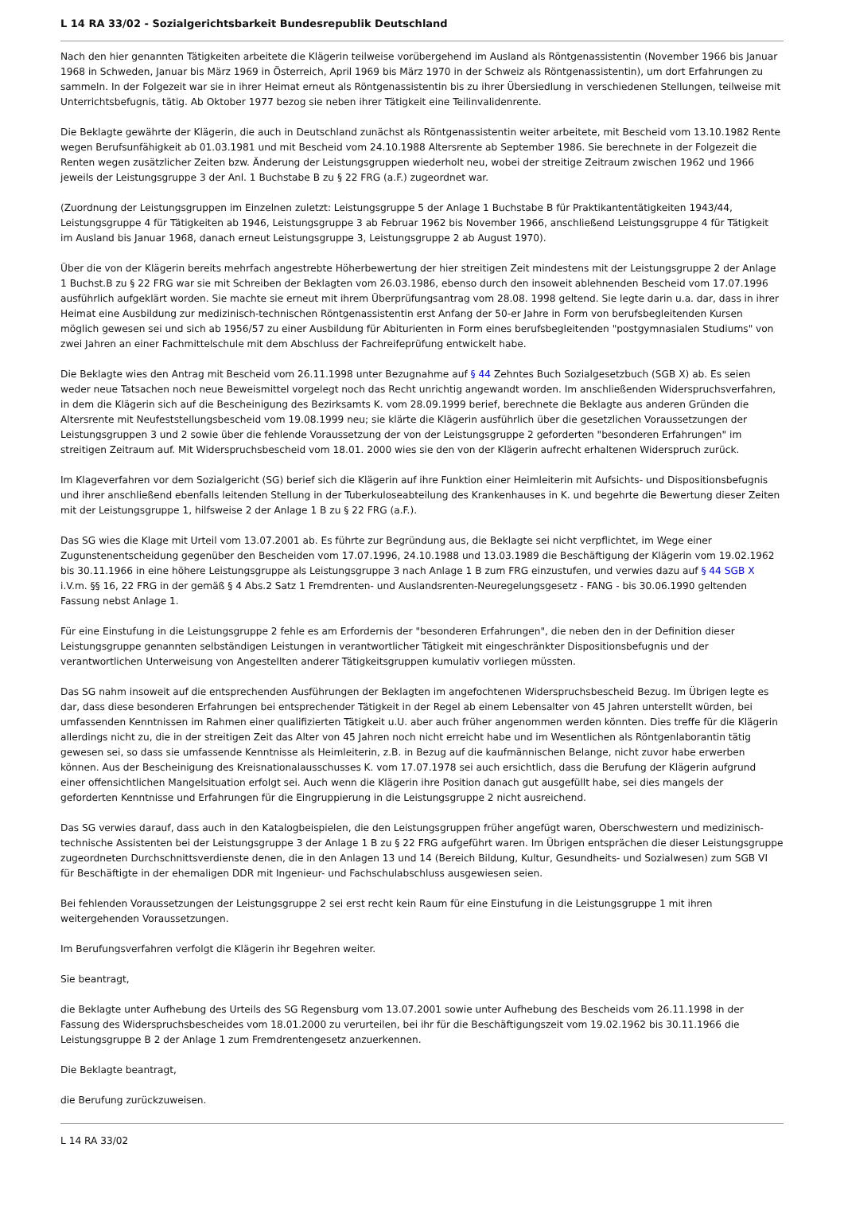L 14 RA 33/02 - Sozialgerichtsbarkeit Bundesrepublik Deutschland
Nach den hier genannten Tätigkeiten arbeitete die Klägerin teilweise vorübergehend im Ausland als Röntgenassistentin (November 1966 bis Januar 1968 in Schweden, Januar bis März 1969 in Österreich, April 1969 bis März 1970 in der Schweiz als Röntgenassistentin), um dort Erfahrungen zu sammeln. In der Folgezeit war sie in ihrer Heimat erneut als Röntgenassistentin bis zu ihrer Übersiedlung in verschiedenen Stellungen, teilweise mit Unterrichtsbefugnis, tätig. Ab Oktober 1977 bezog sie neben ihrer Tätigkeit eine Teilinvalidenrente.
Die Beklagte gewährte der Klägerin, die auch in Deutschland zunächst als Röntgenassistentin weiter arbeitete, mit Bescheid vom 13.10.1982 Rente wegen Berufsunfähigkeit ab 01.03.1981 und mit Bescheid vom 24.10.1988 Altersrente ab September 1986. Sie berechnete in der Folgezeit die Renten wegen zusätzlicher Zeiten bzw. Änderung der Leistungsgruppen wiederholt neu, wobei der streitige Zeitraum zwischen 1962 und 1966 jeweils der Leistungsgruppe 3 der Anl. 1 Buchstabe B zu § 22 FRG (a.F.) zugeordnet war.
(Zuordnung der Leistungsgruppen im Einzelnen zuletzt: Leistungsgruppe 5 der Anlage 1 Buchstabe B für Praktikantentätigkeiten 1943/44, Leistungsgruppe 4 für Tätigkeiten ab 1946, Leistungsgruppe 3 ab Februar 1962 bis November 1966, anschließend Leistungsgruppe 4 für Tätigkeit im Ausland bis Januar 1968, danach erneut Leistungsgruppe 3, Leistungsgruppe 2 ab August 1970).
Über die von der Klägerin bereits mehrfach angestrebte Höherbewertung der hier streitigen Zeit mindestens mit der Leistungsgruppe 2 der Anlage 1 Buchst.B zu § 22 FRG war sie mit Schreiben der Beklagten vom 26.03.1986, ebenso durch den insoweit ablehnenden Bescheid vom 17.07.1996 ausführlich aufgeklärt worden. Sie machte sie erneut mit ihrem Überprüfungsantrag vom 28.08. 1998 geltend. Sie legte darin u.a. dar, dass in ihrer Heimat eine Ausbildung zur medizinisch-technischen Röntgenassistentin erst Anfang der 50-er Jahre in Form von berufsbegleitenden Kursen möglich gewesen sei und sich ab 1956/57 zu einer Ausbildung für Abiturienten in Form eines berufsbegleitenden "postgymnasialen Studiums" von zwei Jahren an einer Fachmittelschule mit dem Abschluss der Fachreifeprüfung entwickelt habe.
Die Beklagte wies den Antrag mit Bescheid vom 26.11.1998 unter Bezugnahme auf § 44 Zehntes Buch Sozialgesetzbuch (SGB X) ab. Es seien weder neue Tatsachen noch neue Beweismittel vorgelegt noch das Recht unrichtig angewandt worden. Im anschließenden Widerspruchsverfahren, in dem die Klägerin sich auf die Bescheinigung des Bezirksamts K. vom 28.09.1999 berief, berechnete die Beklagte aus anderen Gründen die Altersrente mit Neufeststellungsbescheid vom 19.08.1999 neu; sie klärte die Klägerin ausführlich über die gesetzlichen Voraussetzungen der Leistungsgruppen 3 und 2 sowie über die fehlende Voraussetzung der von der Leistungsgruppe 2 geforderten "besonderen Erfahrungen" im streitigen Zeitraum auf. Mit Widerspruchsbescheid vom 18.01. 2000 wies sie den von der Klägerin aufrecht erhaltenen Widerspruch zurück.
Im Klageverfahren vor dem Sozialgericht (SG) berief sich die Klägerin auf ihre Funktion einer Heimleiterin mit Aufsichts- und Dispositionsbefugnis und ihrer anschließend ebenfalls leitenden Stellung in der Tuberkuloseabteilung des Krankenhauses in K. und begehrte die Bewertung dieser Zeiten mit der Leistungsgruppe 1, hilfsweise 2 der Anlage 1 B zu § 22 FRG (a.F.).
Das SG wies die Klage mit Urteil vom 13.07.2001 ab. Es führte zur Begründung aus, die Beklagte sei nicht verpflichtet, im Wege einer Zugunstenentscheidung gegenüber den Bescheiden vom 17.07.1996, 24.10.1988 und 13.03.1989 die Beschäftigung der Klägerin vom 19.02.1962 bis 30.11.1966 in eine höhere Leistungsgruppe als Leistungsgruppe 3 nach Anlage 1 B zum FRG einzustufen, und verwies dazu auf § 44 SGB X i.V.m. §§ 16, 22 FRG in der gemäß § 4 Abs.2 Satz 1 Fremdrenten- und Auslandsrenten-Neuregelungsgesetz - FANG - bis 30.06.1990 geltenden Fassung nebst Anlage 1.
Für eine Einstufung in die Leistungsgruppe 2 fehle es am Erfordernis der "besonderen Erfahrungen", die neben den in der Definition dieser Leistungsgruppe genannten selbständigen Leistungen in verantwortlicher Tätigkeit mit eingeschränkter Dispositionsbefugnis und der verantwortlichen Unterweisung von Angestellten anderer Tätigkeitsgruppen kumulativ vorliegen müssten.
Das SG nahm insoweit auf die entsprechenden Ausführungen der Beklagten im angefochtenen Widerspruchsbescheid Bezug. Im Übrigen legte es dar, dass diese besonderen Erfahrungen bei entsprechender Tätigkeit in der Regel ab einem Lebensalter von 45 Jahren unterstellt würden, bei umfassenden Kenntnissen im Rahmen einer qualifizierten Tätigkeit u.U. aber auch früher angenommen werden könnten. Dies treffe für die Klägerin allerdings nicht zu, die in der streitigen Zeit das Alter von 45 Jahren noch nicht erreicht habe und im Wesentlichen als Röntgenlaborantin tätig gewesen sei, so dass sie umfassende Kenntnisse als Heimleiterin, z.B. in Bezug auf die kaufmännischen Belange, nicht zuvor habe erwerben können. Aus der Bescheinigung des Kreisnationalausschusses K. vom 17.07.1978 sei auch ersichtlich, dass die Berufung der Klägerin aufgrund einer offensichtlichen Mangelsituation erfolgt sei. Auch wenn die Klägerin ihre Position danach gut ausgefüllt habe, sei dies mangels der geforderten Kenntnisse und Erfahrungen für die Eingruppierung in die Leistungsgruppe 2 nicht ausreichend.
Das SG verwies darauf, dass auch in den Katalogbeispielen, die den Leistungsgruppen früher angefügt waren, Oberschwestern und medizinisch-technische Assistenten bei der Leistungsgruppe 3 der Anlage 1 B zu § 22 FRG aufgeführt waren. Im Übrigen entsprächen die dieser Leistungsgruppe zugeordneten Durchschnittsverdienste denen, die in den Anlagen 13 und 14 (Bereich Bildung, Kultur, Gesundheits- und Sozialwesen) zum SGB VI für Beschäftigte in der ehemaligen DDR mit Ingenieur- und Fachschulabschluss ausgewiesen seien.
Bei fehlenden Voraussetzungen der Leistungsgruppe 2 sei erst recht kein Raum für eine Einstufung in die Leistungsgruppe 1 mit ihren weitergehenden Voraussetzungen.
Im Berufungsverfahren verfolgt die Klägerin ihr Begehren weiter.
Sie beantragt,
die Beklagte unter Aufhebung des Urteils des SG Regensburg vom 13.07.2001 sowie unter Aufhebung des Bescheids vom 26.11.1998 in der Fassung des Widerspruchsbescheides vom 18.01.2000 zu verurteilen, bei ihr für die Beschäftigungszeit vom 19.02.1962 bis 30.11.1966 die Leistungsgruppe B 2 der Anlage 1 zum Fremdrentengesetz anzuerkennen.
Die Beklagte beantragt,
die Berufung zurückzuweisen.
L 14 RA 33/02